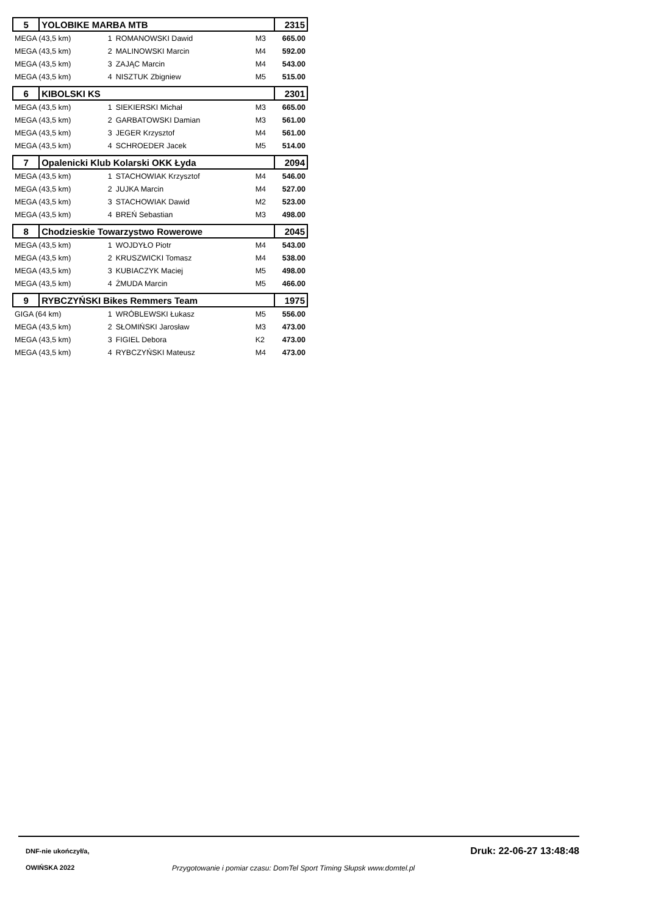| 5 | YOLOBIKE MARBA MTB | | | | 2315 |
| MEGA (43,5 km) | | 1 | ROMANOWSKI Dawid | M3 | 665.00 |
| MEGA (43,5 km) | | 2 | MALINOWSKI Marcin | M4 | 592.00 |
| MEGA (43,5 km) | | 3 | ZAJĄC Marcin | M4 | 543.00 |
| MEGA (43,5 km) | | 4 | NISZTUK Zbigniew | M5 | 515.00 |
| 6 | KIBOLSKI KS | | | | 2301 |
| MEGA (43,5 km) | | 1 | SIEKIERSKI Michał | M3 | 665.00 |
| MEGA (43,5 km) | | 2 | GARBATOWSKI Damian | M3 | 561.00 |
| MEGA (43,5 km) | | 3 | JEGER Krzysztof | M4 | 561.00 |
| MEGA (43,5 km) | | 4 | SCHROEDER Jacek | M5 | 514.00 |
| 7 | Opalenicki Klub Kolarski OKK Łyda | | | | 2094 |
| MEGA (43,5 km) | | 1 | STACHOWIAK Krzysztof | M4 | 546.00 |
| MEGA (43,5 km) | | 2 | JUJKA Marcin | M4 | 527.00 |
| MEGA (43,5 km) | | 3 | STACHOWIAK Dawid | M2 | 523.00 |
| MEGA (43,5 km) | | 4 | BREŃ Sebastian | M3 | 498.00 |
| 8 | Chodzieskie Towarzystwo Rowerowe | | | | 2045 |
| MEGA (43,5 km) | | 1 | WOJDYŁO Piotr | M4 | 543.00 |
| MEGA (43,5 km) | | 2 | KRUSZWICKI Tomasz | M4 | 538.00 |
| MEGA (43,5 km) | | 3 | KUBIACZYK Maciej | M5 | 498.00 |
| MEGA (43,5 km) | | 4 | ŻMUDA Marcin | M5 | 466.00 |
| 9 | RYBCZYŃSKI Bikes Remmers Team | | | | 1975 |
| GIGA (64 km) | | 1 | WRÓBLEWSKI Łukasz | M5 | 556.00 |
| MEGA (43,5 km) | | 2 | SŁOMIŃSKI Jarosław | M3 | 473.00 |
| MEGA (43,5 km) | | 3 | FIGIEL Debora | K2 | 473.00 |
| MEGA (43,5 km) | | 4 | RYBCZYŃSKI Mateusz | M4 | 473.00 |
DNF-nie ukończył/a, Druk: 22-06-27 13:48:48
OWIŃSKA 2022 Przygotowanie i pomiar czasu: DomTel Sport Timing Słupsk www.domtel.pl